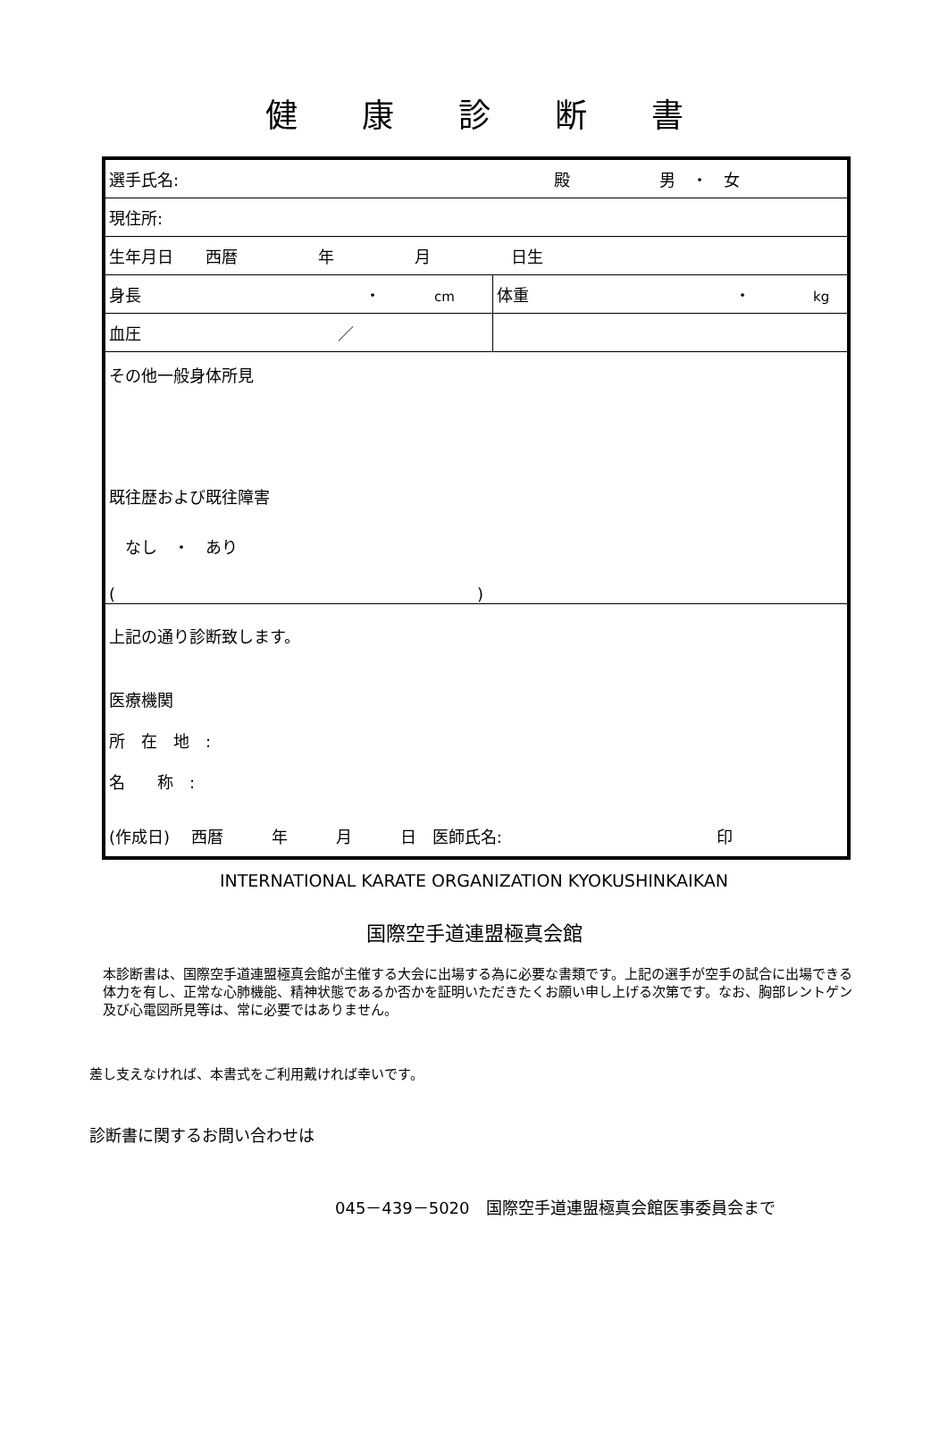健　　康　　診　　断　　書
| 選手氏名: 殿 男 ・ 女 | |
| 現住所: | |
| 生年月日 西暦 年 月 日生 | |
| 身長 ・ cm | 体重 ・ kg |
| 血圧 ／ | |
| その他一般身体所見 既往歴および既往障害 なし ・ あり ( ) | |
| 上記の通り診断致します。 医療機関 所 在 地 : 名 称 : (作成日) 西暦 年 月 日 医師氏名: 印 | |
INTERNATIONAL KARATE ORGANIZATION KYOKUSHINKAIKAN
国際空手道連盟極真会館
本診断書は、国際空手道連盟極真会館が主催する大会に出場する為に必要な書類です。上記の選手が空手の試合に出場できる体力を有し、正常な心肺機能、精神状態であるか否かを証明いただきたくお願い申し上げる次第です。なお、胸部レントゲン及び心電図所見等は、常に必要ではありません。
差し支えなければ、本書式をご利用戴ければ幸いです。
診断書に関するお問い合わせは
045－439－5020　国際空手道連盟極真会館医事委員会まで